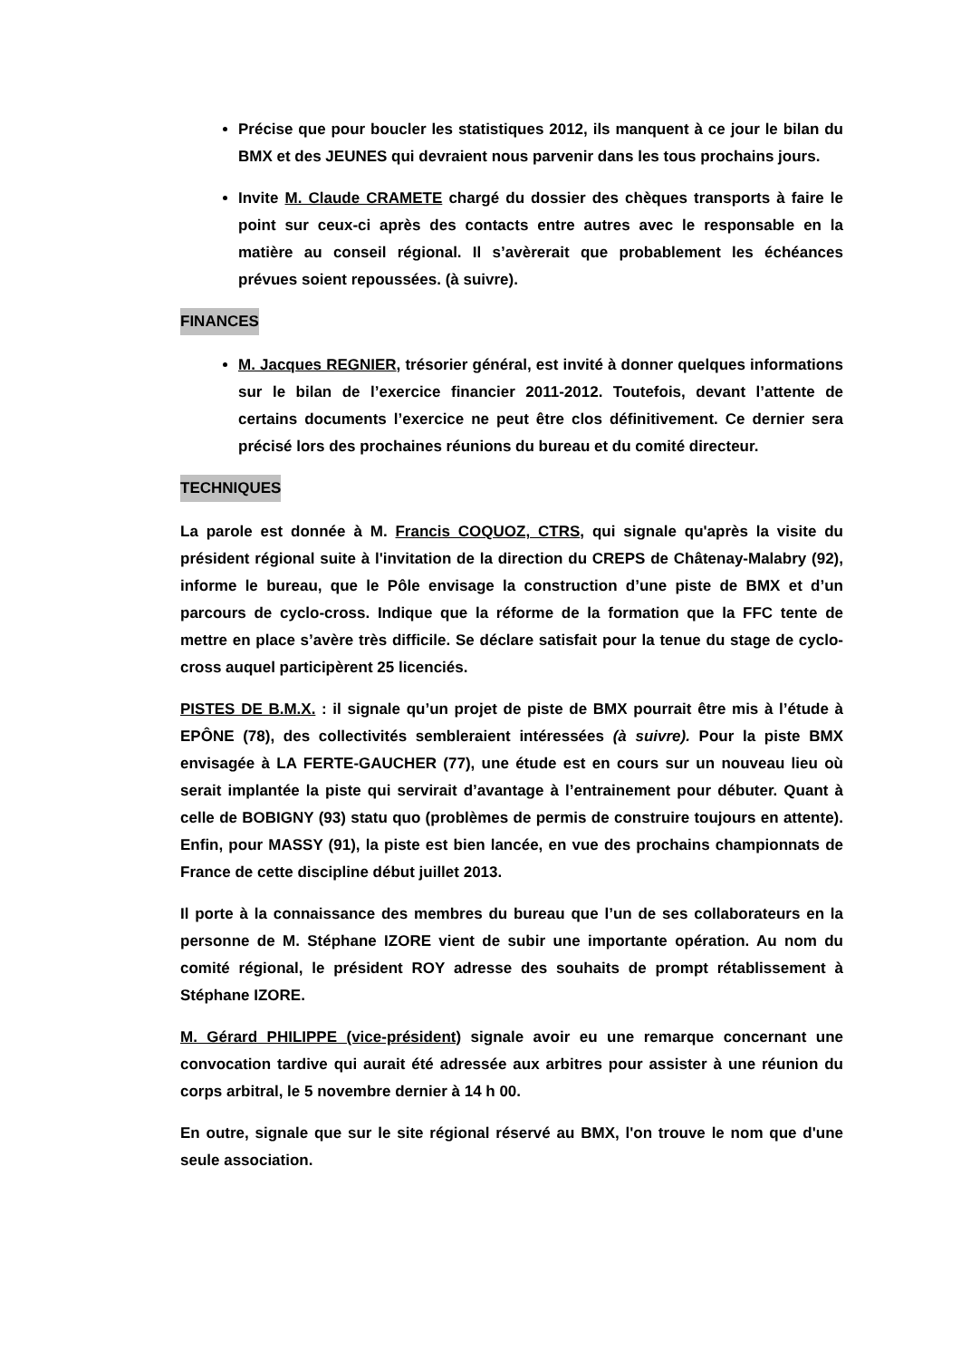Précise que pour boucler les statistiques 2012, ils manquent à ce jour le bilan du BMX et des JEUNES qui devraient nous parvenir dans les tous prochains jours.
Invite M. Claude CRAMETE chargé du dossier des chèques transports à faire le point sur ceux-ci après des contacts entre autres avec le responsable en la matière au conseil régional. Il s’avèrerait que probablement les échéances prévues soient repoussées. (à suivre).
FINANCES
M. Jacques REGNIER, trésorier général, est invité à donner quelques informations sur le bilan de l’exercice financier 2011-2012. Toutefois, devant l’attente de certains documents l’exercice ne peut être clos définitivement. Ce dernier sera précisé lors des prochaines réunions du bureau et du comité directeur.
TECHNIQUES
La parole est donnée à M. Francis COQUOZ, CTRS, qui signale qu'après la visite du président régional suite à l'invitation de la direction du CREPS de Châtenay-Malabry (92), informe le bureau, que le Pôle envisage la construction d’une piste de BMX et d’un parcours de cyclo-cross. Indique que la réforme de la formation que la FFC tente de mettre en place s’avère très difficile. Se déclare satisfait pour la tenue du stage de cyclo-cross auquel participèrent 25 licenciés.
PISTES DE B.M.X. : il signale qu’un projet de piste de BMX pourrait être mis à l’étude à EPÔNE (78), des collectivités sembleraient intéressées (à suivre). Pour la piste BMX envisagée à LA FERTE-GAUCHER (77), une étude est en cours sur un nouveau lieu où serait implantée la piste qui servirait d’avantage à l’entrainement pour débuter. Quant à celle de BOBIGNY (93) statu quo (problèmes de permis de construire toujours en attente). Enfin, pour MASSY (91), la piste est bien lancée, en vue des prochains championnats de France de cette discipline début juillet 2013.
Il porte à la connaissance des membres du bureau que l’un de ses collaborateurs en la personne de M. Stéphane IZORE vient de subir une importante opération. Au nom du comité régional, le président ROY adresse des souhaits de prompt rétablissement à Stéphane IZORE.
M. Gérard PHILIPPE (vice-président) signale avoir eu une remarque concernant une convocation tardive qui aurait été adressée aux arbitres pour assister à une réunion du corps arbitral, le 5 novembre dernier à 14 h 00.
En outre, signale que sur le site régional réservé au BMX, l'on trouve le nom que d'une seule association.